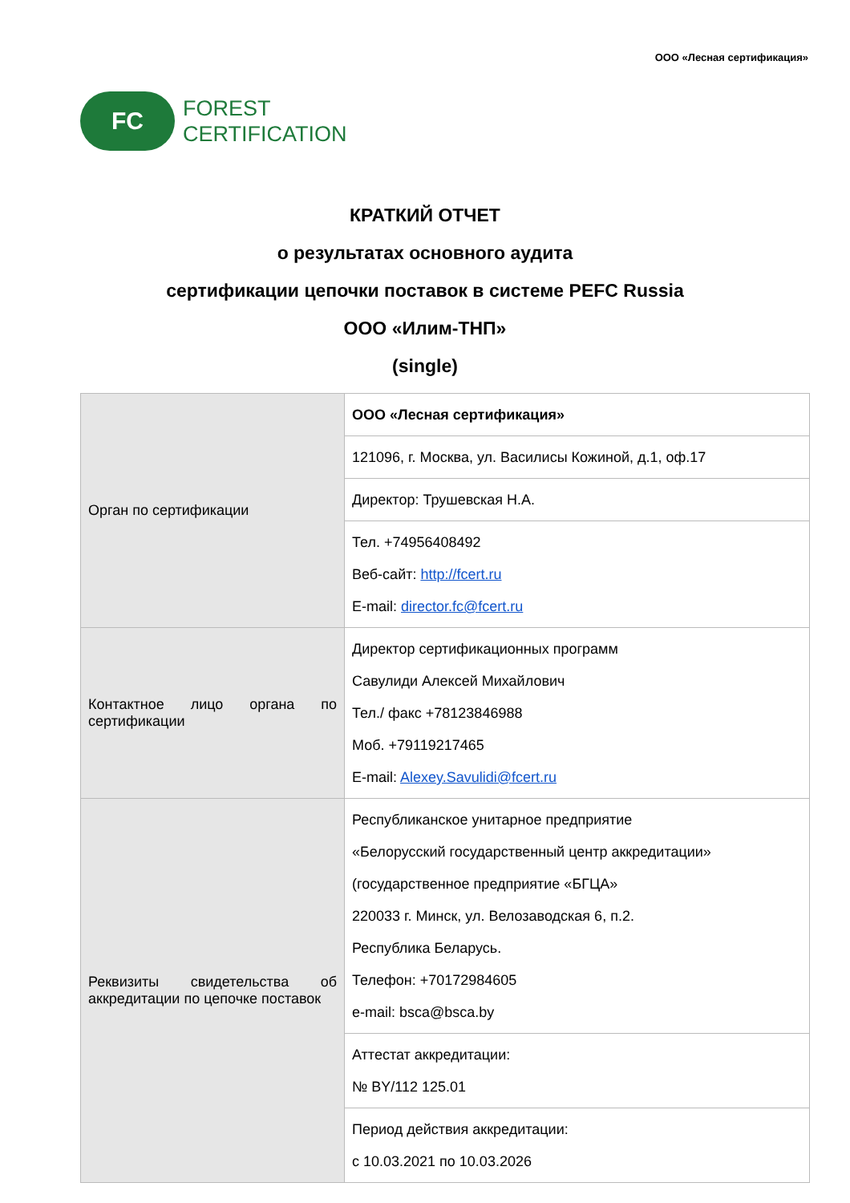ООО «Лесная сертификация»
FC
FOREST
CERTIFICATION
КРАТКИЙ ОТЧЕТ
о результатах основного аудита
сертификации цепочки поставок в системе PEFC Russia
ООО «Илим-ТНП»
(single)
| Орган по сертификации | ООО «Лесная сертификация» |
| | 121096, г. Москва, ул. Василисы Кожиной, д.1, оф.17 |
| | Директор: Трушевская Н.А. |
| | Тел. +74956408492 Веб-сайт: http://fcert.ru E-mail: director.fc@fcert.ru |
| Контактное лицо органа по сертификации | Директор сертификационных программ Савулиди Алексей Михайлович Тел./ факс +78123846988 Моб. +79119217465 E-mail: Alexey.Savulidi@fcert.ru |
| Реквизиты свидетельства об аккредитации по цепочке поставок | Республиканское унитарное предприятие «Белорусский государственный центр аккредитации» (государственное предприятие «БГЦА» 220033 г. Минск, ул. Велозаводская 6, п.2. Республика Беларусь. Телефон: +70172984605 e-mail: bsca@bsca.by |
| | Аттестат аккредитации: № BY/112 125.01 |
| | Период действия аккредитации: с 10.03.2021 по 10.03.2026 |